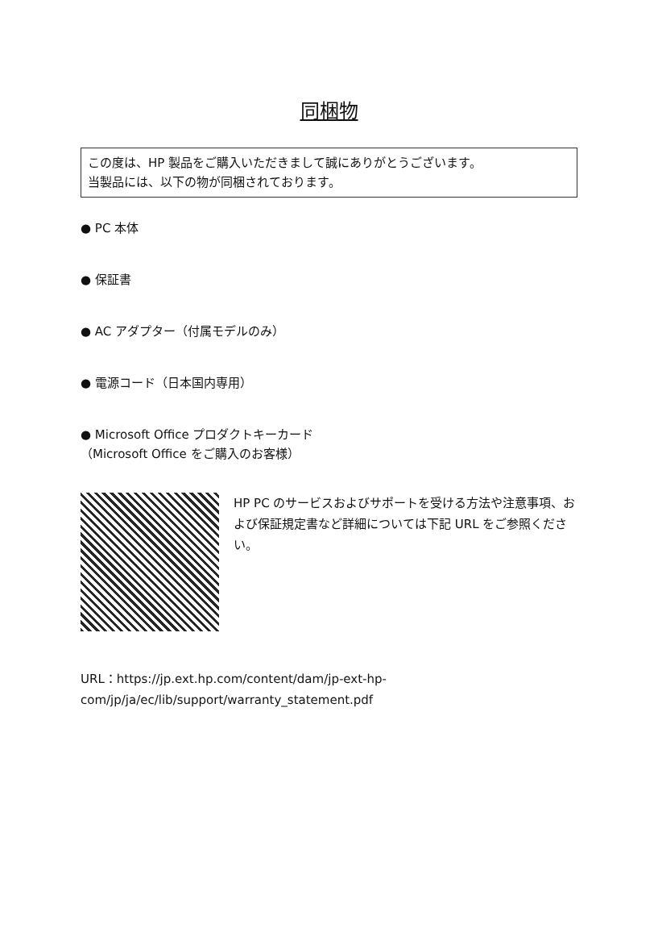同梱物
この度は、HP 製品をご購入いただきまして誠にありがとうございます。
当製品には、以下の物が同梱されております。
● PC 本体
● 保証書
● AC アダプター（付属モデルのみ）
● 電源コード（日本国内専用）
● Microsoft Office プロダクトキーカード
（Microsoft Office をご購入のお客様）
HP PC のサービスおよびサポートを受ける方法や注意事項、および保証規定書など詳細については下記 URL をご参照ください。
URL：https://jp.ext.hp.com/content/dam/jp-ext-hp-com/jp/ja/ec/lib/support/warranty_statement.pdf